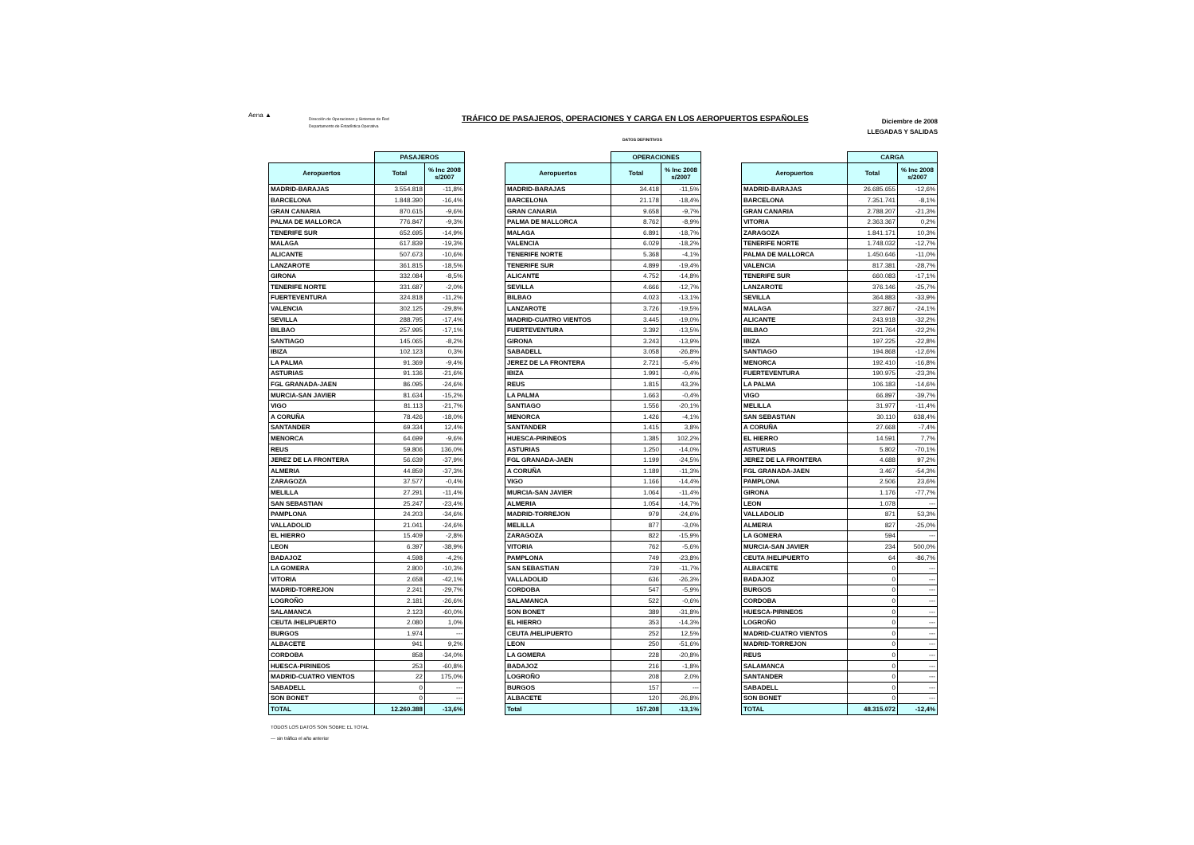Aena ▲
Dirección de Operaciones y Sistemas de Red
Departamento de Estadística Operativa
TRÁFICO DE PASAJEROS, OPERACIONES Y CARGA EN LOS AEROPUERTOS ESPAÑOLES
Diciembre de 2008
LLEGADAS Y SALIDAS
DATOS DEFINITIVOS
| | PASAJEROS | |
| --- | --- | --- |
| Aeropuertos | Total | % Inc 2008 s/2007 |
| MADRID-BARAJAS | 3.554.818 | -11,8% |
| BARCELONA | 1.848.390 | -16,4% |
| GRAN CANARIA | 870.615 | -9,6% |
| PALMA DE MALLORCA | 776.847 | -9,3% |
| TENERIFE SUR | 652.695 | -14,9% |
| MALAGA | 617.839 | -19,3% |
| ALICANTE | 507.673 | -10,6% |
| LANZAROTE | 361.815 | -18,5% |
| GIRONA | 332.084 | -8,5% |
| TENERIFE NORTE | 331.687 | -2,0% |
| FUERTEVENTURA | 324.818 | -11,2% |
| VALENCIA | 302.125 | -29,8% |
| SEVILLA | 288.795 | -17,4% |
| BILBAO | 257.995 | -17,1% |
| SANTIAGO | 145.065 | -8,2% |
| IBIZA | 102.123 | 0,3% |
| LA PALMA | 91.369 | -9,4% |
| ASTURIAS | 91.136 | -21,6% |
| FGL GRANADA-JAEN | 86.095 | -24,6% |
| MURCIA-SAN JAVIER | 81.634 | -15,2% |
| VIGO | 81.113 | -21,7% |
| A CORUÑA | 78.426 | -18,0% |
| SANTANDER | 69.334 | 12,4% |
| MENORCA | 64.699 | -9,6% |
| REUS | 59.806 | 136,0% |
| JEREZ DE LA FRONTERA | 56.639 | -37,9% |
| ALMERIA | 44.859 | -37,3% |
| ZARAGOZA | 37.577 | -0,4% |
| MELILLA | 27.291 | -11,4% |
| SAN SEBASTIAN | 25.247 | -23,4% |
| PAMPLONA | 24.203 | -34,6% |
| VALLADOLID | 21.041 | -24,6% |
| EL HIERRO | 15.409 | -2,8% |
| LEON | 6.397 | -38,9% |
| BADAJOZ | 4.598 | -4,2% |
| LA GOMERA | 2.800 | -10,3% |
| VITORIA | 2.658 | -42,1% |
| MADRID-TORREJON | 2.241 | -29,7% |
| LOGROÑO | 2.181 | -26,6% |
| SALAMANCA | 2.123 | -60,0% |
| CEUTA /HELIPUERTO | 2.080 | 1,0% |
| BURGOS | 1.974 | --- |
| ALBACETE | 941 | 9,2% |
| CORDOBA | 858 | -34,0% |
| HUESCA-PIRINEOS | 253 | -60,8% |
| MADRID-CUATRO VIENTOS | 22 | 175,0% |
| SABADELL | 0 | --- |
| SON BONET | 0 | --- |
| TOTAL | 12.260.388 | -13,6% |
| | OPERACIONES | |
| --- | --- | --- |
| Aeropuertos | Total | % Inc 2008 s/2007 |
| MADRID-BARAJAS | 34.418 | -11,5% |
| BARCELONA | 21.178 | -18,4% |
| GRAN CANARIA | 9.658 | -9,7% |
| PALMA DE MALLORCA | 8.762 | -8,9% |
| MALAGA | 6.891 | -18,7% |
| VALENCIA | 6.029 | -18,2% |
| TENERIFE NORTE | 5.368 | -4,1% |
| TENERIFE SUR | 4.899 | -19,4% |
| ALICANTE | 4.752 | -14,8% |
| SEVILLA | 4.666 | -12,7% |
| BILBAO | 4.023 | -13,1% |
| LANZAROTE | 3.726 | -19,5% |
| MADRID-CUATRO VIENTOS | 3.445 | -19,0% |
| FUERTEVENTURA | 3.392 | -13,5% |
| GIRONA | 3.243 | -13,9% |
| SABADELL | 3.058 | -26,8% |
| JEREZ DE LA FRONTERA | 2.721 | -5,4% |
| IBIZA | 1.991 | -0,4% |
| REUS | 1.815 | 43,3% |
| LA PALMA | 1.663 | -0,4% |
| SANTIAGO | 1.556 | -20,1% |
| MENORCA | 1.426 | -4,1% |
| SANTANDER | 1.415 | 3,8% |
| HUESCA-PIRINEOS | 1.385 | 102,2% |
| ASTURIAS | 1.250 | -14,0% |
| FGL GRANADA-JAEN | 1.199 | -24,5% |
| A CORUÑA | 1.189 | -11,3% |
| VIGO | 1.166 | -14,4% |
| MURCIA-SAN JAVIER | 1.064 | -11,4% |
| ALMERIA | 1.054 | -14,7% |
| MADRID-TORREJON | 979 | -24,6% |
| MELILLA | 877 | -3,0% |
| ZARAGOZA | 822 | -15,9% |
| VITORIA | 762 | -5,6% |
| PAMPLONA | 749 | -23,8% |
| SAN SEBASTIAN | 739 | -11,7% |
| VALLADOLID | 636 | -26,3% |
| CORDOBA | 547 | -5,9% |
| SALAMANCA | 522 | -0,6% |
| SON BONET | 389 | -31,8% |
| EL HIERRO | 353 | -14,3% |
| CEUTA /HELIPUERTO | 252 | 12,5% |
| LEON | 250 | -51,6% |
| LA GOMERA | 228 | -20,8% |
| BADAJOZ | 216 | -1,8% |
| LOGROÑO | 208 | 2,0% |
| BURGOS | 157 | --- |
| ALBACETE | 120 | -26,8% |
| Total | 157.208 | -13,1% |
| | CARGA | |
| --- | --- | --- |
| Aeropuertos | Total | % Inc 2008 s/2007 |
| MADRID-BARAJAS | 26.685.655 | -12,6% |
| BARCELONA | 7.351.741 | -8,1% |
| GRAN CANARIA | 2.788.207 | -21,3% |
| VITORIA | 2.363.367 | 0,2% |
| ZARAGOZA | 1.841.171 | 10,3% |
| TENERIFE NORTE | 1.748.032 | -12,7% |
| PALMA DE MALLORCA | 1.450.646 | -11,0% |
| VALENCIA | 817.381 | -28,7% |
| TENERIFE SUR | 660.083 | -17,1% |
| LANZAROTE | 376.146 | -25,7% |
| SEVILLA | 364.883 | -33,9% |
| MALAGA | 327.867 | -24,1% |
| ALICANTE | 243.918 | -32,2% |
| BILBAO | 221.764 | -22,2% |
| IBIZA | 197.225 | -22,8% |
| SANTIAGO | 194.868 | -12,6% |
| MENORCA | 192.410 | -16,8% |
| FUERTEVENTURA | 190.975 | -23,3% |
| LA PALMA | 106.183 | -14,6% |
| VIGO | 66.897 | -39,7% |
| MELILLA | 31.977 | -11,4% |
| SAN SEBASTIAN | 30.110 | 638,4% |
| A CORUÑA | 27.668 | -7,4% |
| EL HIERRO | 14.591 | 7,7% |
| ASTURIAS | 5.802 | -70,1% |
| JEREZ DE LA FRONTERA | 4.688 | 97,2% |
| FGL GRANADA-JAEN | 3.467 | -54,3% |
| PAMPLONA | 2.506 | 23,6% |
| GIRONA | 1.176 | -77,7% |
| LEON | 1.078 | --- |
| VALLADOLID | 871 | 53,3% |
| ALMERIA | 827 | -25,0% |
| LA GOMERA | 594 | --- |
| MURCIA-SAN JAVIER | 234 | 500,0% |
| CEUTA /HELIPUERTO | 64 | -86,7% |
| ALBACETE | 0 | --- |
| BADAJOZ | 0 | --- |
| BURGOS | 0 | --- |
| CORDOBA | 0 | --- |
| HUESCA-PIRINEOS | 0 | --- |
| LOGROÑO | 0 | --- |
| MADRID-CUATRO VIENTOS | 0 | --- |
| MADRID-TORREJON | 0 | --- |
| REUS | 0 | --- |
| SALAMANCA | 0 | --- |
| SANTANDER | 0 | --- |
| SABADELL | 0 | --- |
| SON BONET | 0 | --- |
| TOTAL | 48.315.072 | -12,4% |
TODOS LOS DATOS SON SOBRE EL TOTAL
--- sin tráfico el año anterior